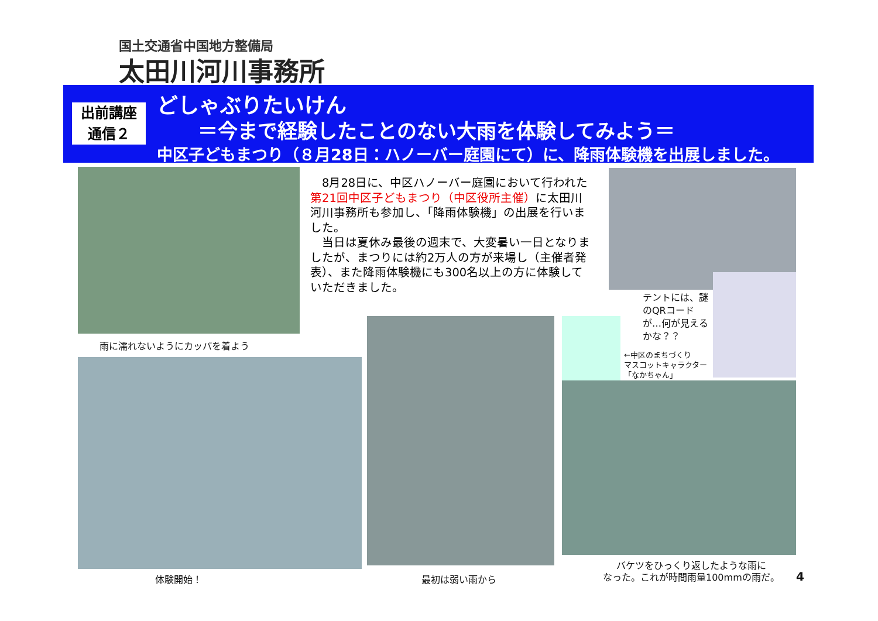国土交通省中国地方整備局
太田川河川事務所
出前講座
通信２
どしゃぶりたいけん
＝今まで経験したことのない大雨を体験してみよう＝
中区子どもまつり（８月28日：ハノーバー庭園にて）に、降雨体験機を出展しました。
雨に濡れないようにカッパを着よう
　8月28日に、中区ハノーバー庭園において行われた第21回中区子どもまつり（中区役所主催）に太田川河川事務所も参加し、「降雨体験機」の出展を行いました。
　当日は夏休み最後の週末で、大変暑い一日となりましたが、まつりには約2万人の方が来場し（主催者発表）、また降雨体験機にも300名以上の方に体験していただきました。
テントには、謎のQRコードが…何が見えるかな？？
←中区のまちづくり
マスコットキャラクター
「なかちゃん」
体験開始！ 最初は弱い雨から
バケツをひっくり返したような雨に
なった。これが時間雨量100mmの雨だ。
4